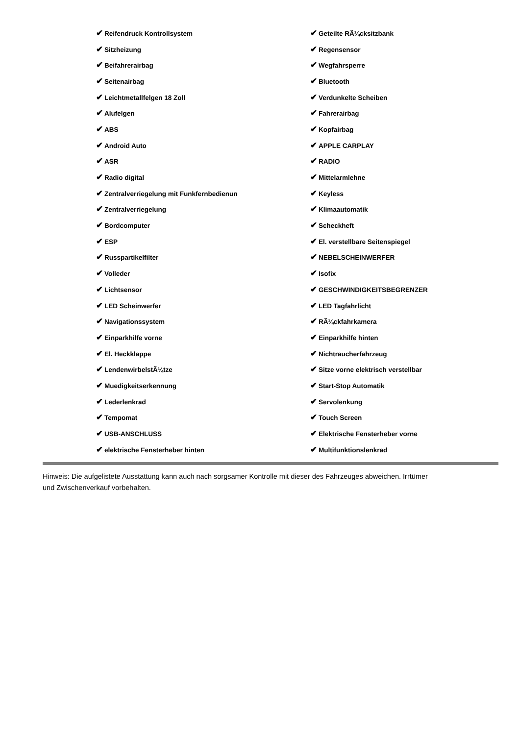| ✔ Reifendruck Kontrollsystem | ✔ Geteilte RÃ¼cksitzbank |
| ✔ Sitzheizung | ✔ Regensensor |
| ✔ Beifahrerairbag | ✔ Wegfahrsperre |
| ✔ Seitenairbag | ✔ Bluetooth |
| ✔ Leichtmetallfelgen 18 Zoll | ✔ Verdunkelte Scheiben |
| ✔ Alufelgen | ✔ Fahrerairbag |
| ✔ ABS | ✔ Kopfairbag |
| ✔ Android Auto | ✔ APPLE CARPLAY |
| ✔ ASR | ✔ RADIO |
| ✔ Radio digital | ✔ Mittelarmlehne |
| ✔ Zentralverriegelung mit Funkfernbedienun | ✔ Keyless |
| ✔ Zentralverriegelung | ✔ Klimaautomatik |
| ✔ Bordcomputer | ✔ Scheckheft |
| ✔ ESP | ✔ El. verstellbare Seitenspiegel |
| ✔ Russpartikelfilter | ✔ NEBELSCHEINWERFER |
| ✔ Volleder | ✔ Isofix |
| ✔ Lichtsensor | ✔ GESCHWINDIGKEITSBEGRENZER |
| ✔ LED Scheinwerfer | ✔ LED Tagfahrlicht |
| ✔ Navigationssystem | ✔ RÃ¼ckfahrkamera |
| ✔ Einparkhilfe vorne | ✔ Einparkhilfe hinten |
| ✔ El. Heckklappe | ✔ Nichtraucherfahrzeug |
| ✔ LendenwirbelstÃ¼tze | ✔ Sitze vorne elektrisch verstellbar |
| ✔ Muedigkeitserkennung | ✔ Start-Stop Automatik |
| ✔ Lederlenkrad | ✔ Servolenkung |
| ✔ Tempomat | ✔ Touch Screen |
| ✔ USB-ANSCHLUSS | ✔ Elektrische Fensterheber vorne |
| ✔ elektrische Fensterheber hinten | ✔ Multifunktionslenkrad |
Hinweis: Die aufgelistete Ausstattung kann auch nach sorgsamer Kontrolle mit dieser des Fahrzeuges abweichen. Irrtümer und Zwischenverkauf vorbehalten.